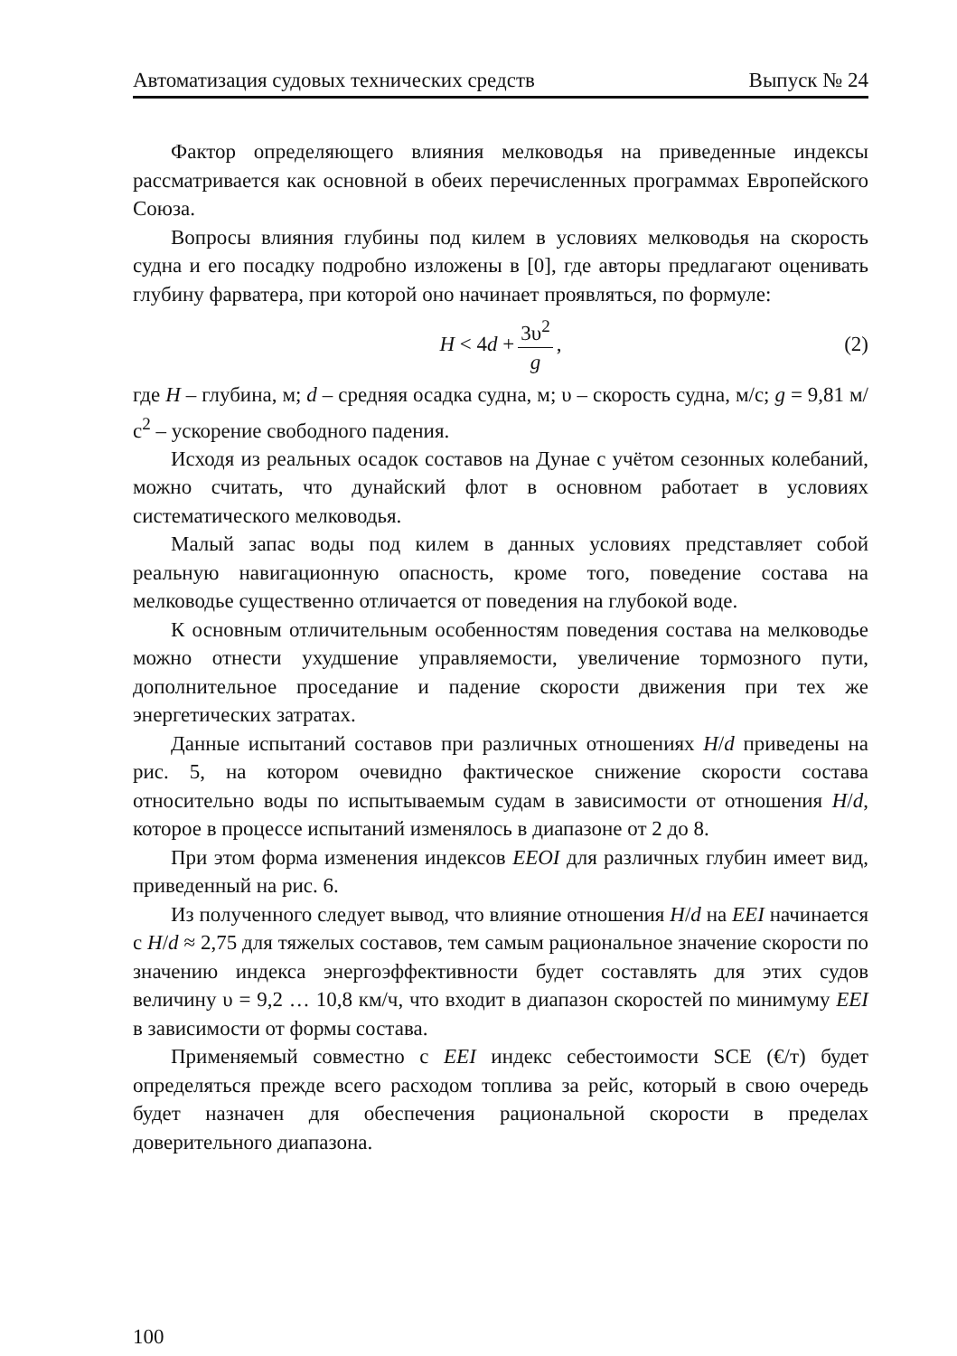Автоматизация судовых технических средств Выпуск № 24
Фактор определяющего влияния мелководья на приведенные индексы рассматривается как основной в обеих перечисленных программах Европейского Союза.
Вопросы влияния глубины под килем в условиях мелководья на скорость судна и его посадку подробно изложены в [0], где авторы предлагают оценивать глубину фарватера, при которой оно начинает проявляться, по формуле:
H < 4d + 3υ<sup>2</sup> g, (2)
где H – глубина, м; d – средняя осадка судна, м; υ – скорость судна, м/с; g = 9,81 м/с<sup>2</sup> – ускорение свободного падения.
Исходя из реальных осадок составов на Дунае с учётом сезонных колебаний, можно считать, что дунайский флот в основном работает в условиях систематического мелководья.
Малый запас воды под килем в данных условиях представляет собой реальную навигационную опасность, кроме того, поведение состава на мелководье существенно отличается от поведения на глубокой воде.
К основным отличительным особенностям поведения состава на мелководье можно отнести ухудшение управляемости, увеличение тормозного пути, дополнительное проседание и падение скорости движения при тех же энергетических затратах.
Данные испытаний составов при различных отношениях H/d приведены на рис. 5, на котором очевидно фактическое снижение скорости состава относительно воды по испытываемым судам в зависимости от отношения H/d, которое в процессе испытаний изменялось в диапазоне от 2 до 8.
При этом форма изменения индексов EEOI для различных глубин имеет вид, приведенный на рис. 6.
Из полученного следует вывод, что влияние отношения H/d на EEI начинается с H/d ≈ 2,75 для тяжелых составов, тем самым рациональное значение скорости по значению индекса энергоэффективности будет составлять для этих судов величину υ = 9,2 … 10,8 км/ч, что входит в диапазон скоростей по минимуму EEI в зависимости от формы состава.
Применяемый совместно с EEI индекс себестоимости SCE (€/т) будет определяться прежде всего расходом топлива за рейс, который в свою очередь будет назначен для обеспечения рациональной скорости в пределах доверительного диапазона.
100